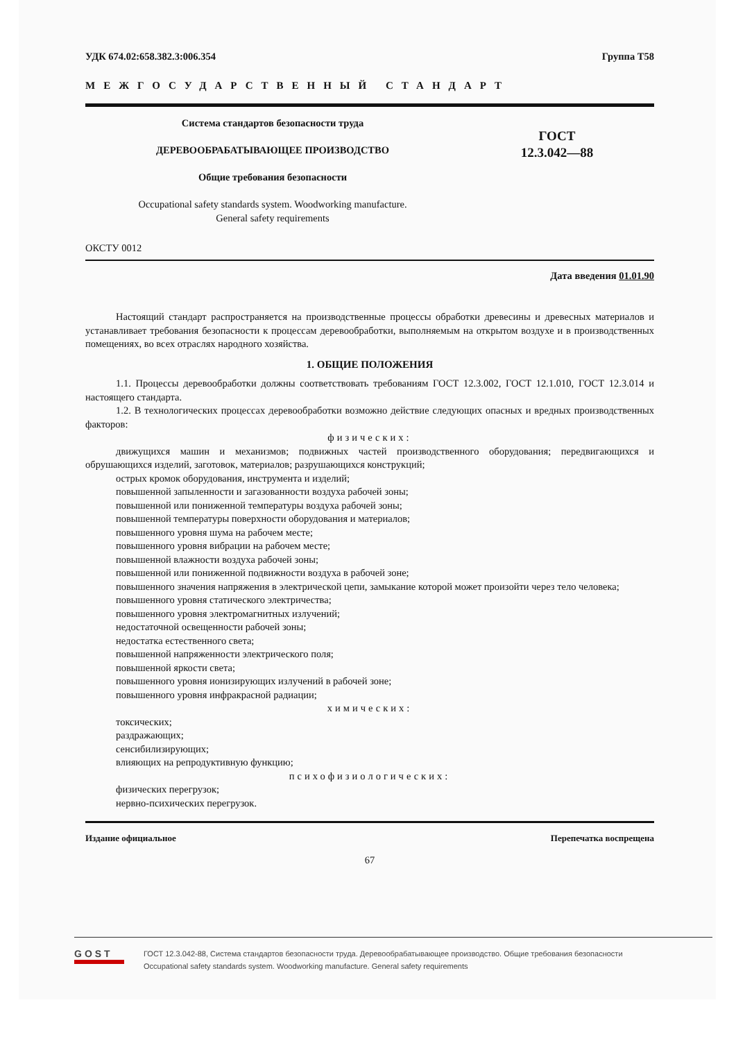УДК 674.02:658.382.3:006.354 Группа Т58
МЕЖГОСУДАРСТВЕННЫЙ СТАНДАРТ
Система стандартов безопасности труда
ДЕРЕВООБРАБАТЫВАЮЩЕЕ ПРОИЗВОДСТВО
Общие требования безопасности
Occupational safety standards system. Woodworking manufacture.
General safety requirements
ГОСТ
12.3.042—88
ОКСТУ 0012
Дата введения 01.01.90
Настоящий стандарт распространяется на производственные процессы обработки древесины и древесных материалов и устанавливает требования безопасности к процессам деревообработки, выполняемым на открытом воздухе и в производственных помещениях, во всех отраслях народного хозяйства.
1. ОБЩИЕ ПОЛОЖЕНИЯ
1.1. Процессы деревообработки должны соответствовать требованиям ГОСТ 12.3.002, ГОСТ 12.1.010, ГОСТ 12.3.014 и настоящего стандарта.
1.2. В технологических процессах деревообработки возможно действие следующих опасных и вредных производственных факторов:
физических:
движущихся машин и механизмов; подвижных частей производственного оборудования; передвигающихся и обрушающихся изделий, заготовок, материалов; разрушающихся конструкций;
острых кромок оборудования, инструмента и изделий;
повышенной запыленности и загазованности воздуха рабочей зоны;
повышенной или пониженной температуры воздуха рабочей зоны;
повышенной температуры поверхности оборудования и материалов;
повышенного уровня шума на рабочем месте;
повышенного уровня вибрации на рабочем месте;
повышенной влажности воздуха рабочей зоны;
повышенной или пониженной подвижности воздуха в рабочей зоне;
повышенного значения напряжения в электрической цепи, замыкание которой может произойти через тело человека;
повышенного уровня статического электричества;
повышенного уровня электромагнитных излучений;
недостаточной освещенности рабочей зоны;
недостатка естественного света;
повышенной напряженности электрического поля;
повышенной яркости света;
повышенного уровня ионизирующих излучений в рабочей зоне;
повышенного уровня инфракрасной радиации;
химических:
токсических;
раздражающих;
сенсибилизирующих;
влияющих на репродуктивную функцию;
психофизиологических:
физических перегрузок;
нервно-психических перегрузок.
Издание официальное Перепечатка воспрещена
67
GOST
ГОСТ 12.3.042-88, Система стандартов безопасности труда. Деревообрабатывающее производство. Общие требования безопасности
Occupational safety standards system. Woodworking manufacture. General safety requirements